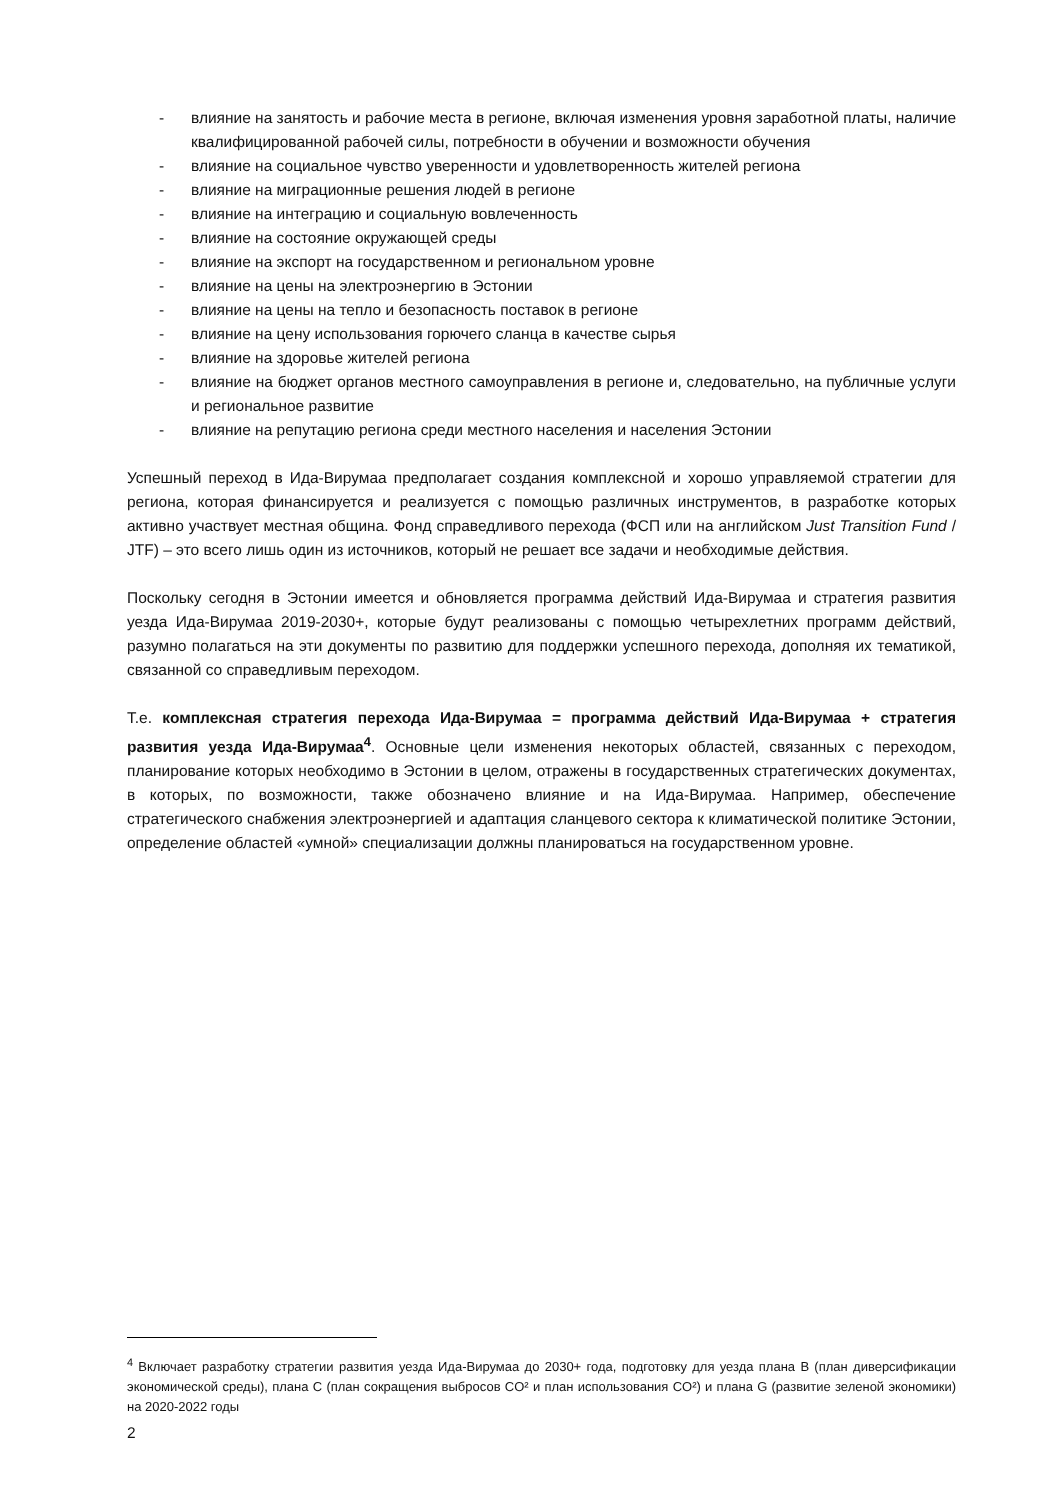- влияние на занятость и рабочие места в регионе, включая изменения уровня заработной платы, наличие квалифицированной рабочей силы, потребности в обучении и возможности обучения
- влияние на социальное чувство уверенности и удовлетворенность жителей региона
- влияние на миграционные решения людей в регионе
- влияние на интеграцию и социальную вовлеченность
- влияние на состояние окружающей среды
- влияние на экспорт на государственном и региональном уровне
- влияние на цены на электроэнергию в Эстонии
- влияние на цены на тепло и безопасность поставок в регионе
- влияние на цену использования горючего сланца в качестве сырья
- влияние на здоровье жителей региона
- влияние на бюджет органов местного самоуправления в регионе и, следовательно, на публичные услуги и региональное развитие
- влияние на репутацию региона среди местного населения и населения Эстонии
Успешный переход в Ида-Вирумаа предполагает создания комплексной и хорошо управляемой стратегии для региона, которая финансируется и реализуется с помощью различных инструментов, в разработке которых активно участвует местная община. Фонд справедливого перехода (ФСП или на английском Just Transition Fund / JTF) – это всего лишь один из источников, который не решает все задачи и необходимые действия.
Поскольку сегодня в Эстонии имеется и обновляется программа действий Ида-Вирумаа и стратегия развития уезда Ида-Вирумаа 2019-2030+, которые будут реализованы с помощью четырехлетних программ действий, разумно полагаться на эти документы по развитию для поддержки успешного перехода, дополняя их тематикой, связанной со справедливым переходом.
Т.е. комплексная стратегия перехода Ида-Вирумаа = программа действий Ида-Вирумаа + стратегия развития уезда Ида-Вирумаа<sup>4</sup>. Основные цели изменения некоторых областей, связанных с переходом, планирование которых необходимо в Эстонии в целом, отражены в государственных стратегических документах, в которых, по возможности, также обозначено влияние и на Ида-Вирумаа. Например, обеспечение стратегического снабжения электроэнергией и адаптация сланцевого сектора к климатической политике Эстонии, определение областей «умной» специализации должны планироваться на государственном уровне.
<sup>4</sup> Включает разработку стратегии развития уезда Ида-Вирумаа до 2030+ года, подготовку для уезда плана B (план диверсификации экономической среды), плана C (план сокращения выбросов CO² и план использования CO²) и плана G (развитие зеленой экономики) на 2020-2022 годы
2